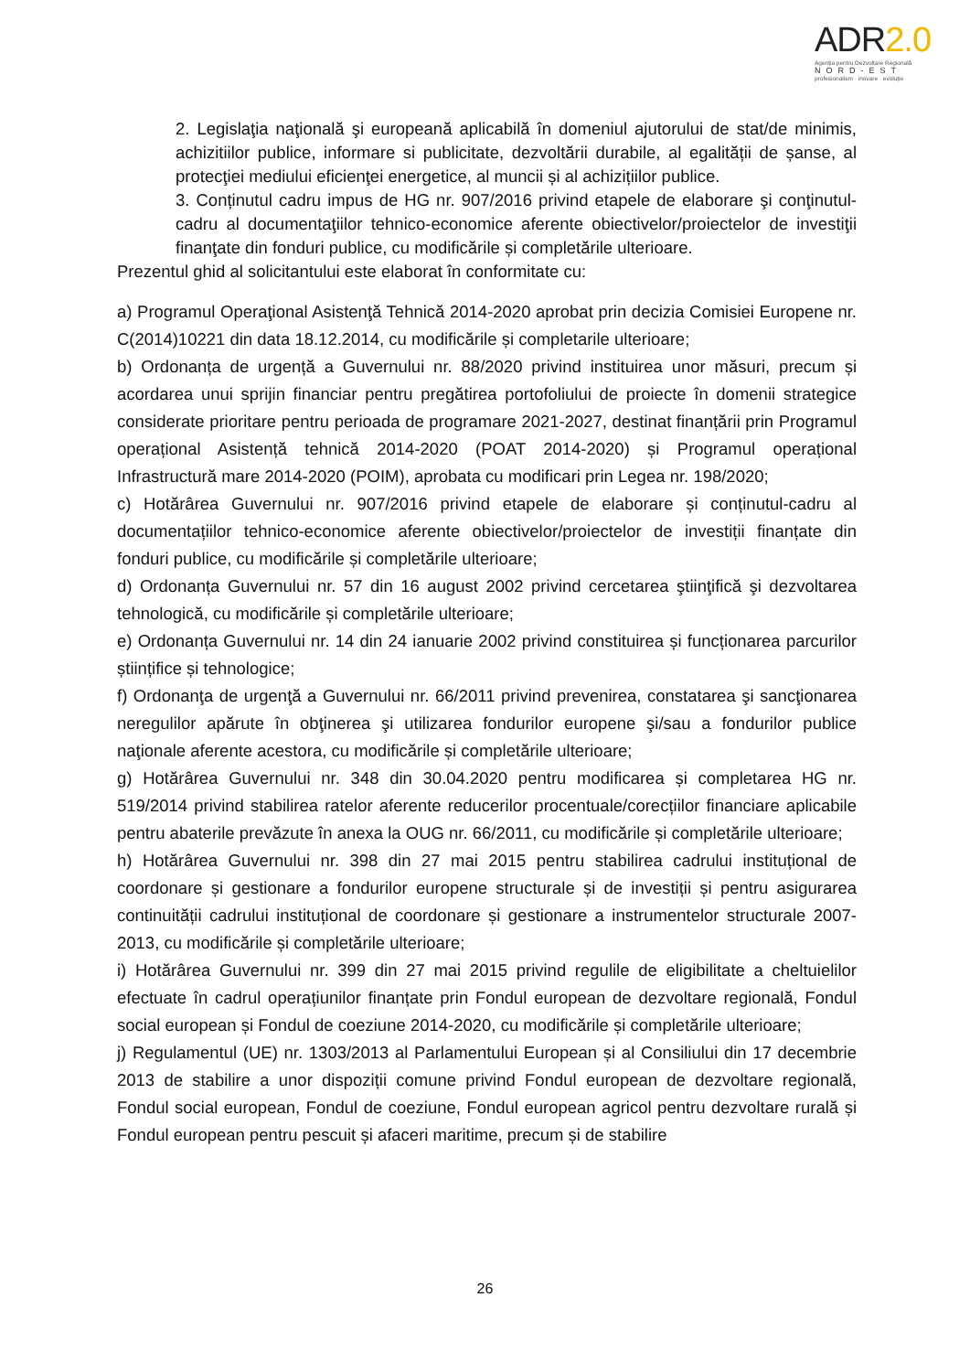ADR2.0
Agenția pentru Dezvoltare Regională
NORD-EST
profesionalism · inovare · evoluție
2. Legislaţia naţională şi europeană aplicabilă în domeniul ajutorului de stat/de minimis, achizitiilor publice, informare si publicitate, dezvoltării durabile, al egalității de șanse, al protecţiei mediului eficienţei energetice, al muncii și al achizițiilor publice.
3. Conținutul cadru impus de HG nr. 907/2016 privind etapele de elaborare şi conţinutul-cadru al documentaţiilor tehnico-economice aferente obiectivelor/proiectelor de investiţii finanţate din fonduri publice, cu modificările și completările ulterioare.
Prezentul ghid al solicitantului este elaborat în conformitate cu:
a) Programul Operaţional Asistenţă Tehnică 2014-2020 aprobat prin decizia Comisiei Europene nr. C(2014)10221 din data 18.12.2014, cu modificările și completarile ulterioare;
b) Ordonanța de urgență a Guvernului nr. 88/2020 privind instituirea unor măsuri, precum și acordarea unui sprijin financiar pentru pregătirea portofoliului de proiecte în domenii strategice considerate prioritare pentru perioada de programare 2021-2027, destinat finanțării prin Programul operațional Asistență tehnică 2014-2020 (POAT 2014-2020) și Programul operațional Infrastructură mare 2014-2020 (POIM), aprobata cu modificari prin Legea nr. 198/2020;
c) Hotărârea Guvernului nr. 907/2016 privind etapele de elaborare și conținutul-cadru al documentațiilor tehnico-economice aferente obiectivelor/proiectelor de investiții finanțate din fonduri publice, cu modificările și completările ulterioare;
d) Ordonanța Guvernului nr. 57 din 16 august 2002 privind cercetarea ştiinţifică şi dezvoltarea tehnologică, cu modificările și completările ulterioare;
e) Ordonanța Guvernului nr. 14 din 24 ianuarie 2002 privind constituirea și funcționarea parcurilor științifice și tehnologice;
f) Ordonanţa de urgenţă a Guvernului nr. 66/2011 privind prevenirea, constatarea şi sancţionarea neregulilor apărute în obţinerea şi utilizarea fondurilor europene şi/sau a fondurilor publice naţionale aferente acestora, cu modificările și completările ulterioare;
g) Hotărârea Guvernului nr. 348 din 30.04.2020 pentru modificarea și completarea HG nr. 519/2014 privind stabilirea ratelor aferente reducerilor procentuale/corecțiilor financiare aplicabile pentru abaterile prevăzute în anexa la OUG nr. 66/2011, cu modificările și completările ulterioare;
h) Hotărârea Guvernului nr. 398 din 27 mai 2015 pentru stabilirea cadrului instituțional de coordonare și gestionare a fondurilor europene structurale și de investiții și pentru asigurarea continuității cadrului instituțional de coordonare și gestionare a instrumentelor structurale 2007-2013, cu modificările și completările ulterioare;
i) Hotărârea Guvernului nr. 399 din 27 mai 2015 privind regulile de eligibilitate a cheltuielilor efectuate în cadrul operațiunilor finanțate prin Fondul european de dezvoltare regională, Fondul social european și Fondul de coeziune 2014-2020, cu modificările și completările ulterioare;
j) Regulamentul (UE) nr. 1303/2013 al Parlamentului European și al Consiliului din 17 decembrie 2013 de stabilire a unor dispoziții comune privind Fondul european de dezvoltare regională, Fondul social european, Fondul de coeziune, Fondul european agricol pentru dezvoltare rurală și Fondul european pentru pescuit și afaceri maritime, precum și de stabilire
26